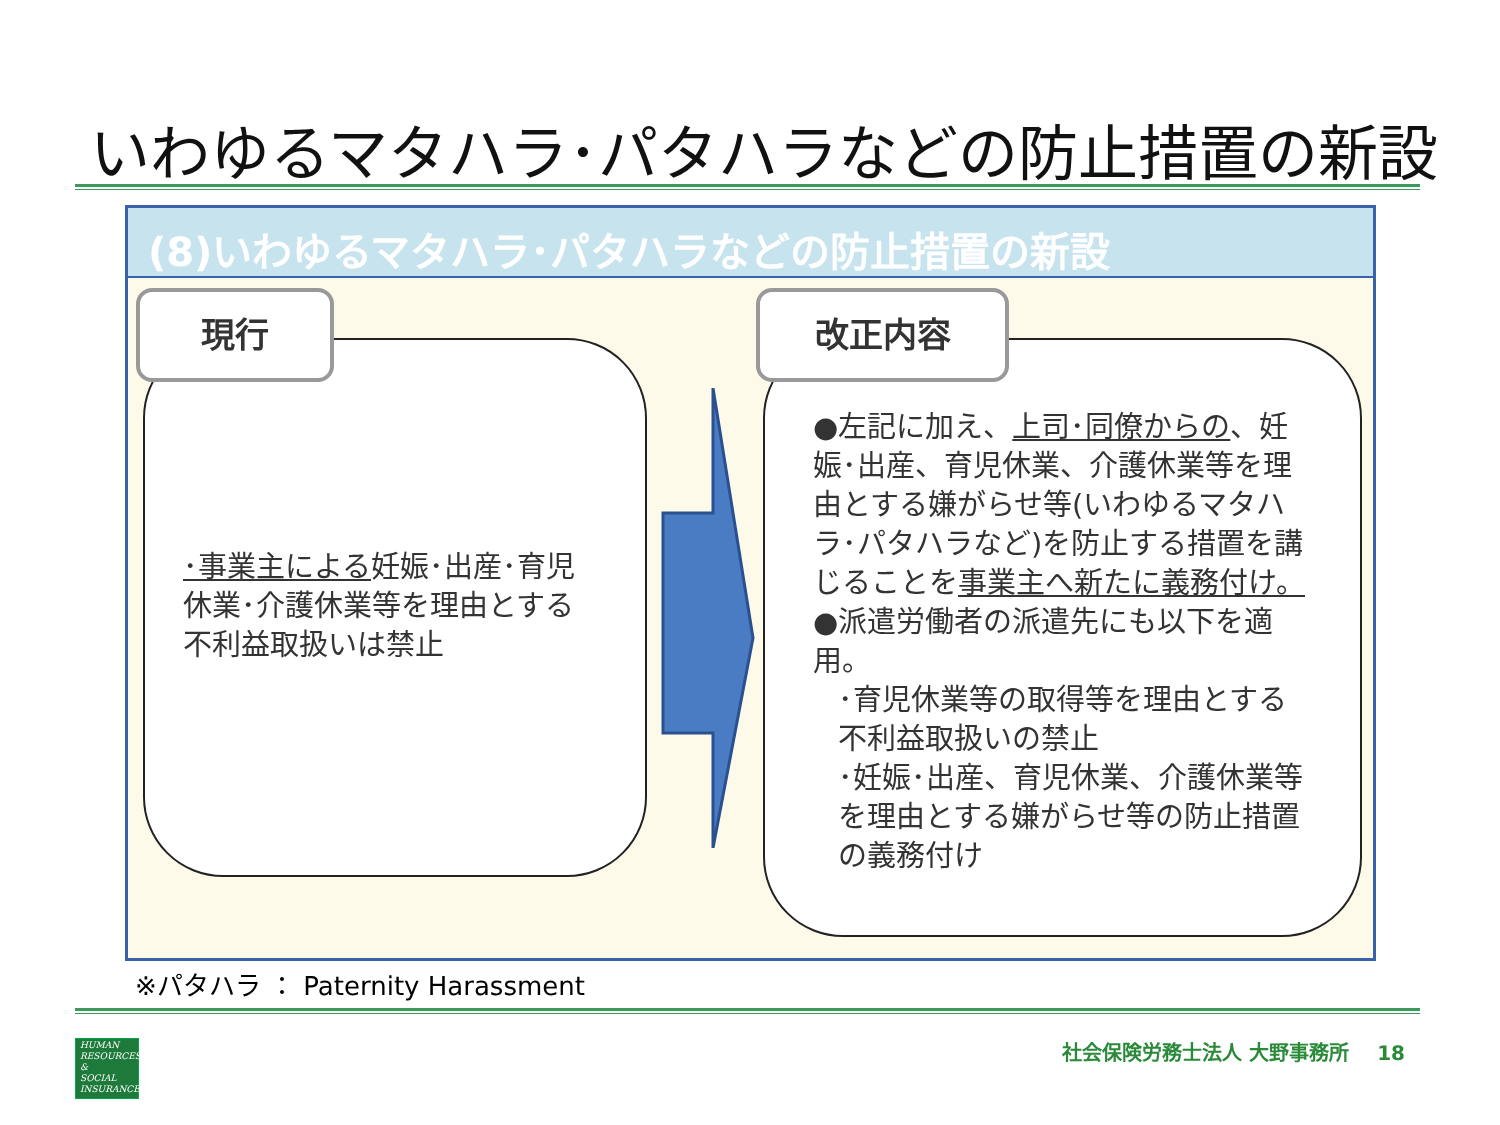いわゆるマタハラ･パタハラなどの防止措置の新設
(8)いわゆるマタハラ･パタハラなどの防止措置の新設
現行
･事業主による妊娠･出産･育児休業･介護休業等を理由とする不利益取扱いは禁止
改正内容
●左記に加え、上司･同僚からの、妊娠･出産、育児休業、介護休業等を理由とする嫌がらせ等(いわゆるマタハラ･パタハラなど)を防止する措置を講じることを事業主へ新たに義務付け。
●派遣労働者の派遣先にも以下を適用。
･育児休業等の取得等を理由とする不利益取扱いの禁止
･妊娠･出産、育児休業、介護休業等を理由とする嫌がらせ等の防止措置の義務付け
※パタハラ ： Paternity Harassment
HUMAN
RESOURCES
&
SOCIAL
INSURANCE
社会保険労務士法人 大野事務所 18